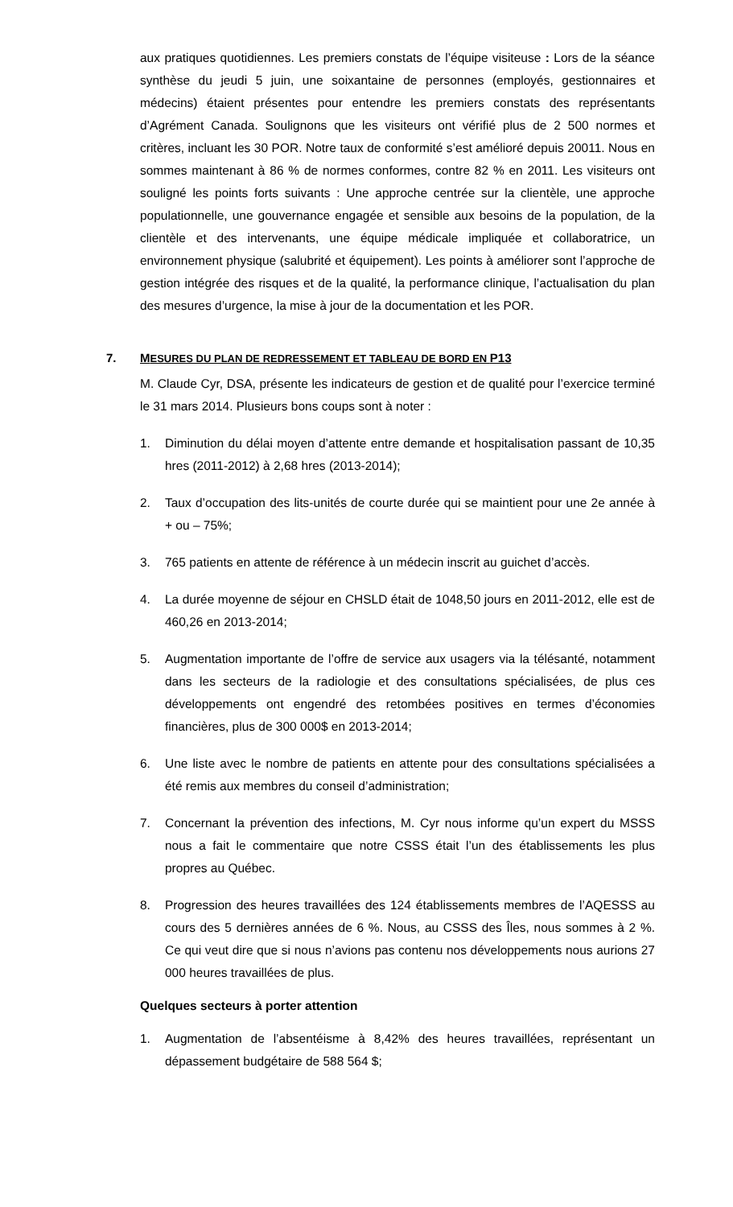aux pratiques quotidiennes. Les premiers constats de l’équipe visiteuse : Lors de la séance synthèse du jeudi 5 juin, une soixantaine de personnes (employés, gestionnaires et médecins) étaient présentes pour entendre les premiers constats des représentants d’Agrément Canada. Soulignons que les visiteurs ont vérifié plus de 2 500 normes et critères, incluant les 30 POR. Notre taux de conformité s’est amélioré depuis 20011. Nous en sommes maintenant à 86 % de normes conformes, contre 82 % en 2011. Les visiteurs ont souligné les points forts suivants : Une approche centrée sur la clientèle, une approche populationnelle, une gouvernance engagée et sensible aux besoins de la population, de la clientèle et des intervenants, une équipe médicale impliquée et collaboratrice, un environnement physique (salubrité et équipement). Les points à améliorer sont l’approche de gestion intégrée des risques et de la qualité, la performance clinique, l’actualisation du plan des mesures d’urgence, la mise à jour de la documentation et les POR.
7. MESURES DU PLAN DE REDRESSEMENT ET TABLEAU DE BORD EN P13
M. Claude Cyr, DSA, présente les indicateurs de gestion et de qualité pour l’exercice terminé le 31 mars 2014. Plusieurs bons coups sont à noter :
1. Diminution du délai moyen d’attente entre demande et hospitalisation passant de 10,35 hres (2011-2012) à 2,68 hres (2013-2014);
2. Taux d’occupation des lits-unités de courte durée qui se maintient pour une 2e année à + ou – 75%;
3. 765 patients en attente de référence à un médecin inscrit au guichet d’accès.
4. La durée moyenne de séjour en CHSLD était de 1048,50 jours en 2011-2012, elle est de 460,26 en 2013-2014;
5. Augmentation importante de l’offre de service aux usagers via la télésanté, notamment dans les secteurs de la radiologie et des consultations spécialisées, de plus ces développements ont engendré des retombées positives en termes d’économies financières, plus de 300 000$ en 2013-2014;
6. Une liste avec le nombre de patients en attente pour des consultations spécialisées a été remis aux membres du conseil d’administration;
7. Concernant la prévention des infections, M. Cyr nous informe qu’un expert du MSSS nous a fait le commentaire que notre CSSS était l’un des établissements les plus propres au Québec.
8. Progression des heures travaillées des 124 établissements membres de l’AQESSS au cours des 5 dernières années de 6 %. Nous, au CSSS des Îles, nous sommes à 2 %. Ce qui veut dire que si nous n’avions pas contenu nos développements nous aurions 27 000 heures travaillées de plus.
Quelques secteurs à porter attention
1. Augmentation de l’absentéisme à 8,42% des heures travaillées, représentant un dépassement budgétaire de 588 564 $;